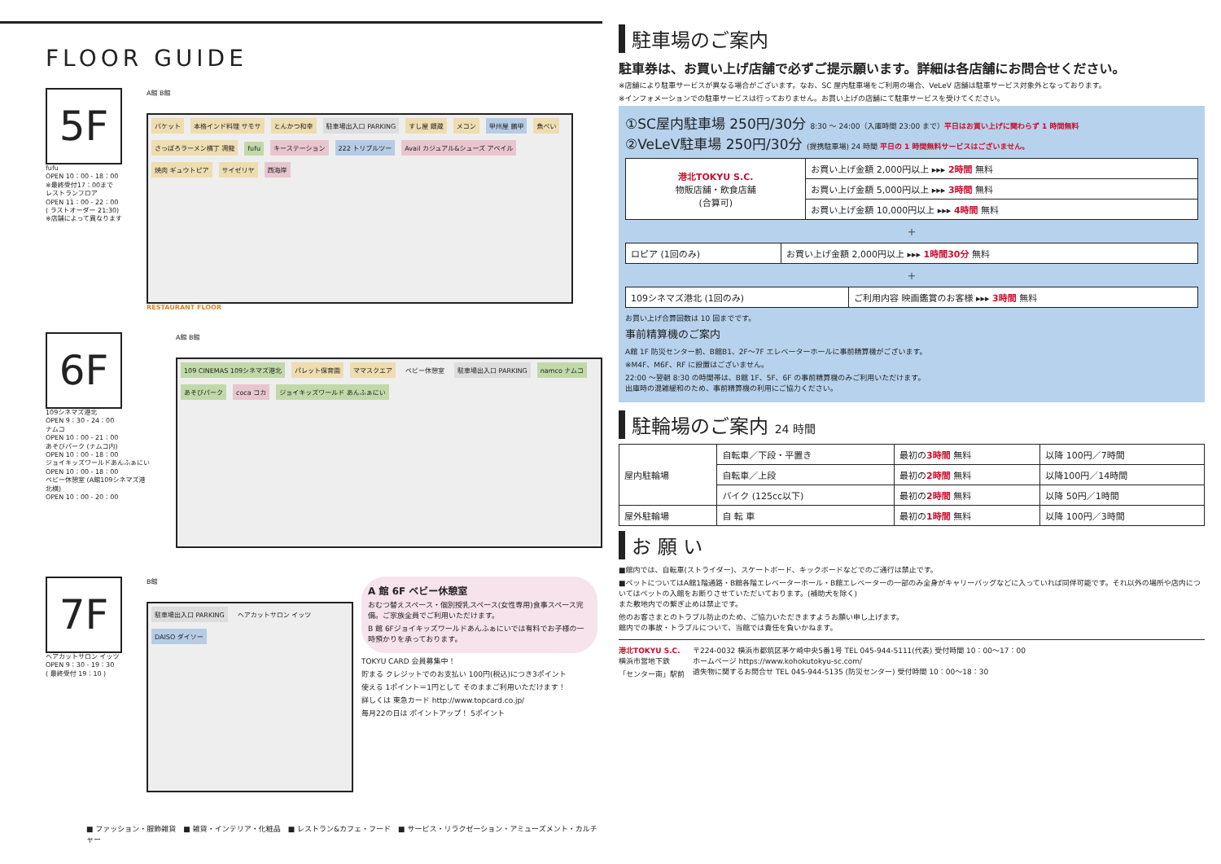FLOOR GUIDE
5F
fufu
OPEN 10：00 - 18：00
※最終受付17：00まで
レストランフロア
OPEN 11：00 - 22：00
( ラストオーダー 21:30)
※店舗によって異なります
A館 B館
バケット 本格インド料理 サモサ とんかつ和幸 駐車場出入口 PARKING すし屋 銀蔵 メコン 甲州屋 鵬甲 魚べい さっぽろラーメン横丁 凋龍 fufu キーステーション 222 トリプルツー Avail カジュアル&シューズ アベイル 焼肉 ギュウトピア サイゼリヤ 西海岸
RESTAURANT FLOOR
6F
109シネマズ港北
OPEN 9：30 - 24：00
ナムコ
OPEN 10：00 - 21：00
あそびパーク (ナムコ内)
OPEN 10：00 - 18：00
ジョイキッズワールドあんふぁにい
OPEN 10：00 - 18：00
ベビー休憩室 (A館109シネマズ港北横)
OPEN 10：00 - 20：00
A館 B館
109 CINEMAS 109シネマズ港北 パレット保育園 ママスクエア ベビー休憩室 駐車場出入口 PARKING namco ナムコ あそびパーク coca コカ ジョイキッズワールド あんふぁにい
7F
ヘアカットサロン イッツ
OPEN 9：30 - 19：30
( 最終受付 19：10 )
B館
駐車場出入口 PARKING ヘアカットサロン イッツ DAISO ダイソー
A 館 6F ベビー休憩室
おむつ替えスペース・個別授乳スペース(女性専用)食事スペース完備。ご家族全員でご利用いただけます。
B 館 6Fジョイキッズワールドあんふぁにいでは有料でお子様の一時預かりを承っております。
TOKYU CARD 会員募集中！
貯まる クレジットでのお支払い 100円(税込)につき3ポイント
使える 1ポイント＝1円として そのままご利用いただけます！
詳しくは 東急カード http://www.topcard.co.jp/
毎月22の日は ポイントアップ！ 5ポイント
■ ファッション・服飾雑貨　■ 雑貨・インテリア・化粧品　■ レストラン&カフェ・フード　■ サービス・リラクゼーション・アミューズメント・カルチャー
駐車場のご案内
駐車券は、お買い上げ店舗で必ずご提示願います。詳細は各店舗にお問合せください。
※店舗により駐車サービスが異なる場合がございます。なお、SC 屋内駐車場をご利用の場合、VeLeV 店舗は駐車サービス対象外となっております。
※インフォメーションでの駐車サービスは行っておりません。お買い上げの店舗にて駐車サービスを受けてください。
①SC屋内駐車場 250円/30分 8:30 ～ 24:00（入庫時間 23:00 まで）平日はお買い上げに関わらず 1 時間無料
②VeLeV駐車場 250円/30分 (提携駐車場) 24 時間 平日の 1 時間無料サービスはございません。
| 港北TOKYU S.C. 物販店舗・飲食店舗 (合算可) | お買い上げ金額 2,000円以上 ▸▸▸ 2時間 無料 |
| | お買い上げ金額 5,000円以上 ▸▸▸ 3時間 無料 |
| | お買い上げ金額 10,000円以上 ▸▸▸ 4時間 無料 |
＋
| ロピア (1回のみ) | お買い上げ金額 2,000円以上 ▸▸▸ 1時間30分 無料 |
＋
| 109シネマズ港北 (1回のみ) | ご利用内容 映画鑑賞のお客様 ▸▸▸ 3時間 無料 |
お買い上げ合算回数は 10 回までです。
事前精算機のご案内
A館 1F 防災センター前、B館B1、2F～7F エレベーターホールに事前精算機がございます。
※M4F、M6F、RF に設置はございません。
22:00 ～翌朝 8:30 の時間帯は、B館 1F、5F、6F の事前精算機のみご利用いただけます。
出庫時の混雑緩和のため、事前精算機の利用にご協力ください。
駐輪場のご案内 24 時間
| 屋内駐輪場 | 自転車／下段・平置き | 最初の 3時間 無料 | 以降 100円／7時間 |
| | 自転車／上段 | 最初の 2時間 無料 | 以降100円／14時間 |
| | バイク (125cc以下) | 最初の 2時間 無料 | 以降 50円／1時間 |
| 屋外駐輪場 | 自 転 車 | 最初の 1時間 無料 | 以降 100円／3時間 |
お 願 い
■館内では、自転車(ストライダー)、スケートボード、キックボードなどでのご通行は禁止です。
■ペットについてはA館1階通路・B館各階エレベーターホール・B館エレベーターの一部のみ全身がキャリーバッグなどに入っていれば同伴可能です。それ以外の場所や店内についてはペットの入館をお断りさせていただいております。(補助犬を除く)
また敷地内での繋ぎ止めは禁止です。
他のお客さまとのトラブル防止のため、ご協力いただきますようお願い申し上げます。
館内での事故・トラブルについて、当館では責任を負いかねます。
港北TOKYU S.C.
横浜市営地下鉄
「センター南」駅前
〒224-0032 横浜市都筑区茅ケ崎中央5番1号 TEL 045-944-5111(代表) 受付時間 10：00～17：00
ホームページ https://www.kohokutokyu-sc.com/
遺失物に関するお問合せ TEL 045-944-5135 (防災センター) 受付時間 10：00～18：30